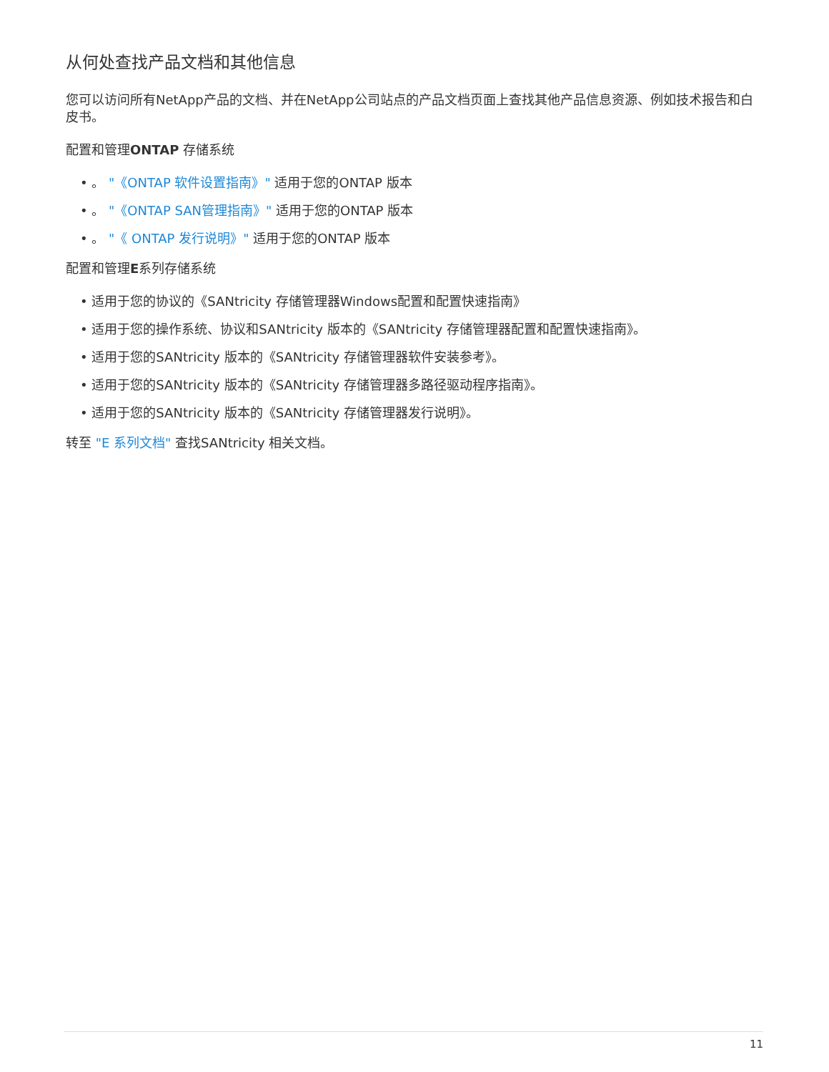从何处查找产品文档和其他信息
您可以访问所有NetApp产品的文档、并在NetApp公司站点的产品文档页面上查找其他产品信息资源、例如技术报告和白皮书。
配置和管理ONTAP 存储系统
• 。 "《ONTAP 软件设置指南》" 适用于您的ONTAP 版本
• 。 "《ONTAP SAN管理指南》" 适用于您的ONTAP 版本
• 。 "《 ONTAP 发行说明》" 适用于您的ONTAP 版本
配置和管理E系列存储系统
• 适用于您的协议的《SANtricity 存储管理器Windows配置和配置快速指南》
• 适用于您的操作系统、协议和SANtricity 版本的《SANtricity 存储管理器配置和配置快速指南》。
• 适用于您的SANtricity 版本的《SANtricity 存储管理器软件安装参考》。
• 适用于您的SANtricity 版本的《SANtricity 存储管理器多路径驱动程序指南》。
• 适用于您的SANtricity 版本的《SANtricity 存储管理器发行说明》。
转至 "E 系列文档" 查找SANtricity 相关文档。
11